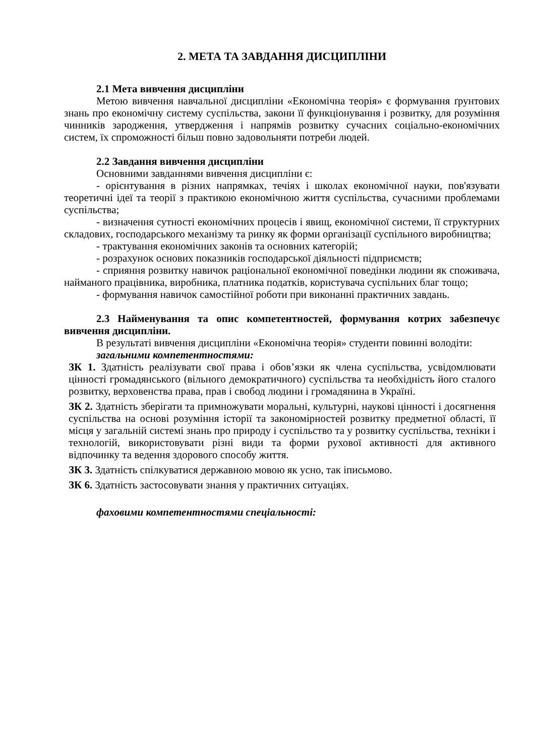2. МЕТА ТА ЗАВДАННЯ ДИСЦИПЛІНИ
2.1 Мета вивчення дисципліни
Метою вивчення навчальної дисципліни «Економічна теорія» є формування ґрунтових знань про економічну систему суспільства, закони її функціонування і розвитку, для розуміння чинників зародження, утвердження і напрямів розвитку сучасних соціально-економічних систем, їх спроможності більш повно задовольняти потреби людей.
2.2 Завдання вивчення дисципліни
Основними завданнями вивчення дисципліни є:
- орієнтування в різних напрямках, течіях і школах економічної науки, пов'язувати теоретичні ідеї та теорії з практикою економічною життя суспільства, сучасними проблемами суспільства;
- визначення сутності економічних процесів і явищ, економічної системи, її структурних складових, господарського механізму та ринку як форми організації суспільного виробництва;
- трактування економічних законів та основних категорій;
- розрахунок основих показників господарської діяльності підприємств;
- сприяння розвитку навичок раціональної економічної поведінки людини як споживача, найманого працівника, виробника, платника податків, користувача суспільних благ тощо;
- формування навичок самостійної роботи при виконанні практичних завдань.
2.3 Найменування та опис компетентностей, формування котрих забезпечує вивчення дисципліни.
В результаті вивчення дисципліни «Економічна теорія» студенти повинні володіти:
загальними компетентностями:
ЗК 1. Здатність реалізувати свої права і обов’язки як члена суспільства, усвідомлювати цінності громадянського (вільного демократичного) суспільства та необхідність його сталого розвитку, верховенства права, прав і свобод людини і громадянина в Україні.
ЗК 2. Здатність зберігати та примножувати моральні, культурні, наукові цінності і досягнення суспільства на основі розуміння історії та закономірностей розвитку предметної області, її місця у загальній системі знань про природу і суспільство та у розвитку суспільства, техніки і технологій, використовувати різні види та форми рухової активності для активного відпочинку та ведення здорового способу життя.
ЗК 3. Здатність спілкуватися державною мовою як усно, так іписьмово.
ЗК 6. Здатність застосовувати знання у практичних ситуаціях.
фаховими компетентностями спеціальності: